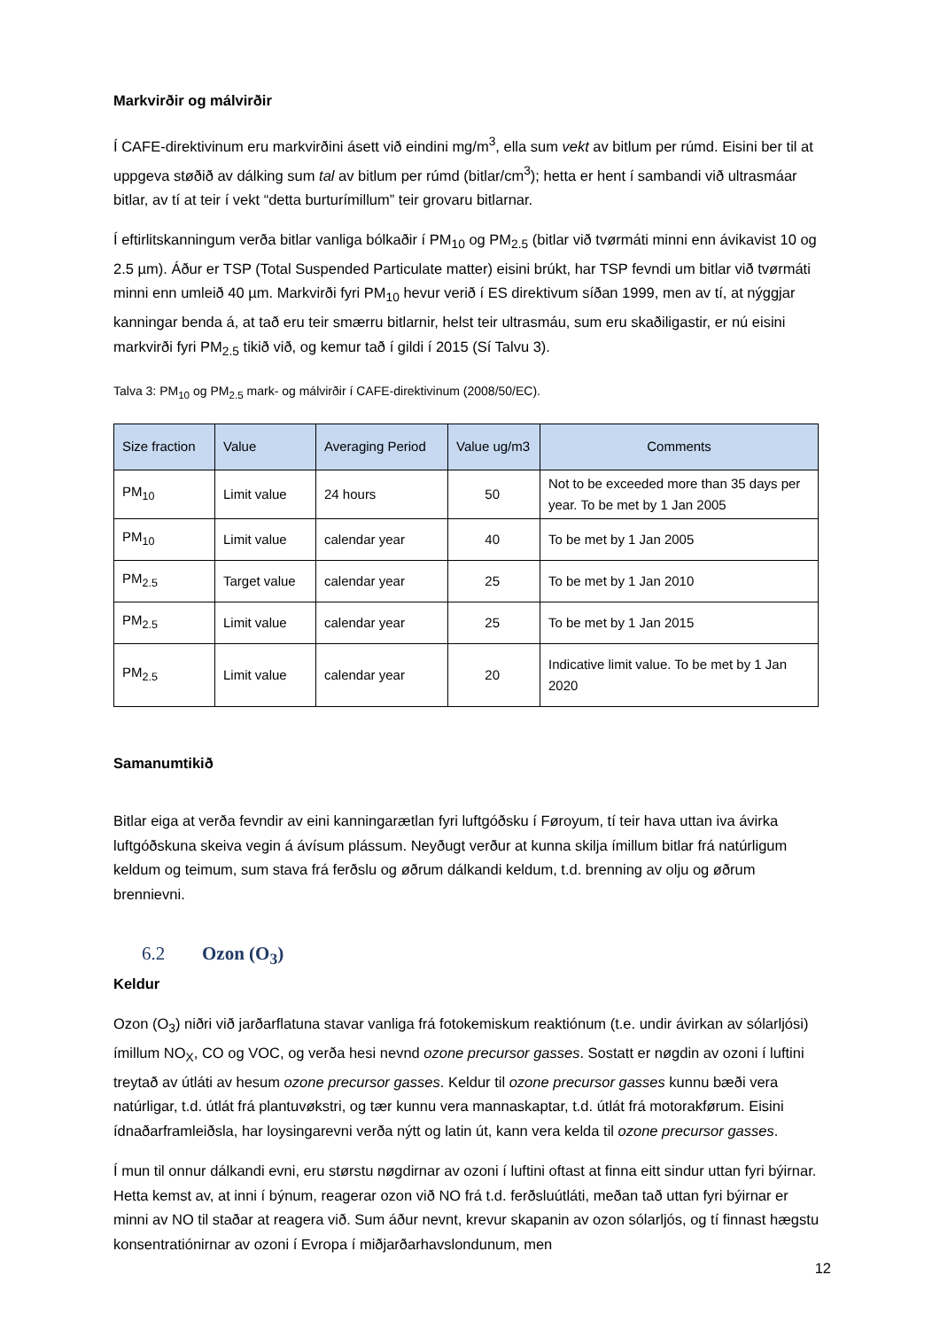Markvirðir og málvirðir
Í CAFE-direktivinum eru markvirðini ásett við eindini mg/m<sup>3</sup>, ella sum vekt av bitlum per rúmd. Eisini ber til at uppgeva støðið av dálking sum tal av bitlum per rúmd (bitlar/cm<sup>3</sup>); hetta er hent í sambandi við ultrasmáar bitlar, av tí at teir í vekt “detta burturímillum” teir grovaru bitlarnar.
Í eftirlitskanningum verða bitlar vanliga bólkaðir í PM<sub>10</sub> og PM<sub>2.5</sub> (bitlar við tvørmáti minni enn ávikavist 10 og 2.5 µm). Áður er TSP (Total Suspended Particulate matter) eisini brúkt, har TSP fevndi um bitlar við tvørmáti minni enn umleið 40 µm. Markvirði fyri PM<sub>10</sub> hevur verið í ES direktivum síðan 1999, men av tí, at nýggjar kanningar benda á, at tað eru teir smærru bitlarnir, helst teir ultrasmáu, sum eru skaðiligastir, er nú eisini markvirði fyri PM<sub>2.5</sub> tikið við, og kemur tað í gildi í 2015 (Sí Talvu 3).
Talva 3: PM<sub>10</sub> og PM<sub>2.5</sub> mark- og málvirðir í CAFE-direktivinum (2008/50/EC).
| Size fraction | Value | Averaging Period | Value ug/m3 | Comments |
| --- | --- | --- | --- | --- |
| PM<sub>10</sub> | Limit value | 24 hours | 50 | Not to be exceeded more than 35 days per year. To be met by 1 Jan 2005 |
| PM<sub>10</sub> | Limit value | calendar year | 40 | To be met by 1 Jan 2005 |
| PM<sub>2.5</sub> | Target value | calendar year | 25 | To be met by 1 Jan 2010 |
| PM<sub>2.5</sub> | Limit value | calendar year | 25 | To be met by 1 Jan 2015 |
| PM<sub>2.5</sub> | Limit value | calendar year | 20 | Indicative limit value. To be met by 1 Jan 2020 |
Samanumtikið
Bitlar eiga at verða fevndir av eini kanningarætlan fyri luftgóðsku í Føroyum, tí teir hava uttan iva ávirka luftgóðskuna skeiva vegin á ávísum plássum. Neyðugt verður at kunna skilja ímillum bitlar frá natúrligum keldum og teimum, sum stava frá ferðslu og øðrum dálkandi keldum, t.d. brenning av olju og øðrum brennievni.
6.2 Ozon (O<sub>3</sub>)
Keldur
Ozon (O<sub>3</sub>) niðri við jarðarflatuna stavar vanliga frá fotokemiskum reaktiónum (t.e. undir ávirkan av sólarljósi) ímillum NO<sub>X</sub>, CO og VOC, og verða hesi nevnd ozone precursor gasses. Sostatt er nøgdin av ozoni í luftini treytað av útláti av hesum ozone precursor gasses. Keldur til ozone precursor gasses kunnu bæði vera natúrligar, t.d. útlát frá plantuvøkstri, og tær kunnu vera mannaskaptar, t.d. útlát frá motorakførum. Eisini ídnaðarframleiðsla, har loysingarevni verða nýtt og latin út, kann vera kelda til ozone precursor gasses.
Í mun til onnur dálkandi evni, eru størstu nøgdirnar av ozoni í luftini oftast at finna eitt sindur uttan fyri býirnar. Hetta kemst av, at inni í býnum, reagerar ozon við NO frá t.d. ferðsluútláti, meðan tað uttan fyri býirnar er minni av NO til staðar at reagera við. Sum áður nevnt, krevur skapanin av ozon sólarljós, og tí finnast hægstu konsentratiónirnar av ozoni í Evropa í miðjarðarhavslondunum, men
12